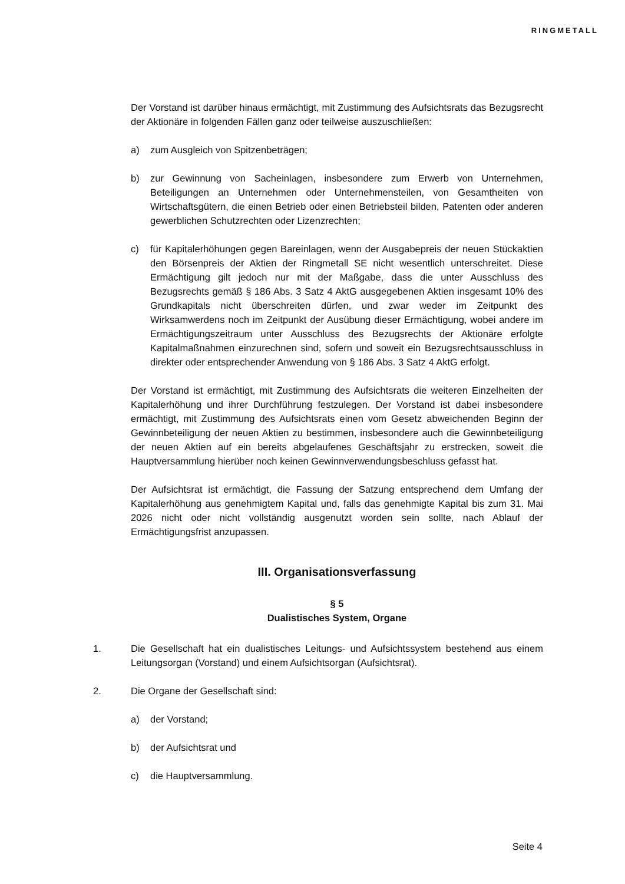RINGMETALL
Der Vorstand ist darüber hinaus ermächtigt, mit Zustimmung des Aufsichtsrats das Bezugsrecht der Aktionäre in folgenden Fällen ganz oder teilweise auszuschließen:
a) zum Ausgleich von Spitzenbeträgen;
b) zur Gewinnung von Sacheinlagen, insbesondere zum Erwerb von Unternehmen, Beteiligungen an Unternehmen oder Unternehmensteilen, von Gesamtheiten von Wirtschaftsgütern, die einen Betrieb oder einen Betriebsteil bilden, Patenten oder anderen gewerblichen Schutzrechten oder Lizenzrechten;
c) für Kapitalerhöhungen gegen Bareinlagen, wenn der Ausgabepreis der neuen Stückaktien den Börsenpreis der Aktien der Ringmetall SE nicht wesentlich unterschreitet. Diese Ermächtigung gilt jedoch nur mit der Maßgabe, dass die unter Ausschluss des Bezugsrechts gemäß § 186 Abs. 3 Satz 4 AktG ausgegebenen Aktien insgesamt 10% des Grundkapitals nicht überschreiten dürfen, und zwar weder im Zeitpunkt des Wirksamwerdens noch im Zeitpunkt der Ausübung dieser Ermächtigung, wobei andere im Ermächtigungszeitraum unter Ausschluss des Bezugsrechts der Aktionäre erfolgte Kapitalmaßnahmen einzurechnen sind, sofern und soweit ein Bezugsrechtsausschluss in direkter oder entsprechender Anwendung von § 186 Abs. 3 Satz 4 AktG erfolgt.
Der Vorstand ist ermächtigt, mit Zustimmung des Aufsichtsrats die weiteren Einzelheiten der Kapitalerhöhung und ihrer Durchführung festzulegen. Der Vorstand ist dabei insbesondere ermächtigt, mit Zustimmung des Aufsichtsrats einen vom Gesetz abweichenden Beginn der Gewinnbeteiligung der neuen Aktien zu bestimmen, insbesondere auch die Gewinnbeteiligung der neuen Aktien auf ein bereits abgelaufenes Geschäftsjahr zu erstrecken, soweit die Hauptversammlung hierüber noch keinen Gewinnverwendungsbeschluss gefasst hat.
Der Aufsichtsrat ist ermächtigt, die Fassung der Satzung entsprechend dem Umfang der Kapitalerhöhung aus genehmigtem Kapital und, falls das genehmigte Kapital bis zum 31. Mai 2026 nicht oder nicht vollständig ausgenutzt worden sein sollte, nach Ablauf der Ermächtigungsfrist anzupassen.
III. Organisationsverfassung
§ 5
Dualistisches System, Organe
1. Die Gesellschaft hat ein dualistisches Leitungs- und Aufsichtssystem bestehend aus einem Leitungsorgan (Vorstand) und einem Aufsichtsorgan (Aufsichtsrat).
2. Die Organe der Gesellschaft sind:
a) der Vorstand;
b) der Aufsichtsrat und
c) die Hauptversammlung.
Seite 4